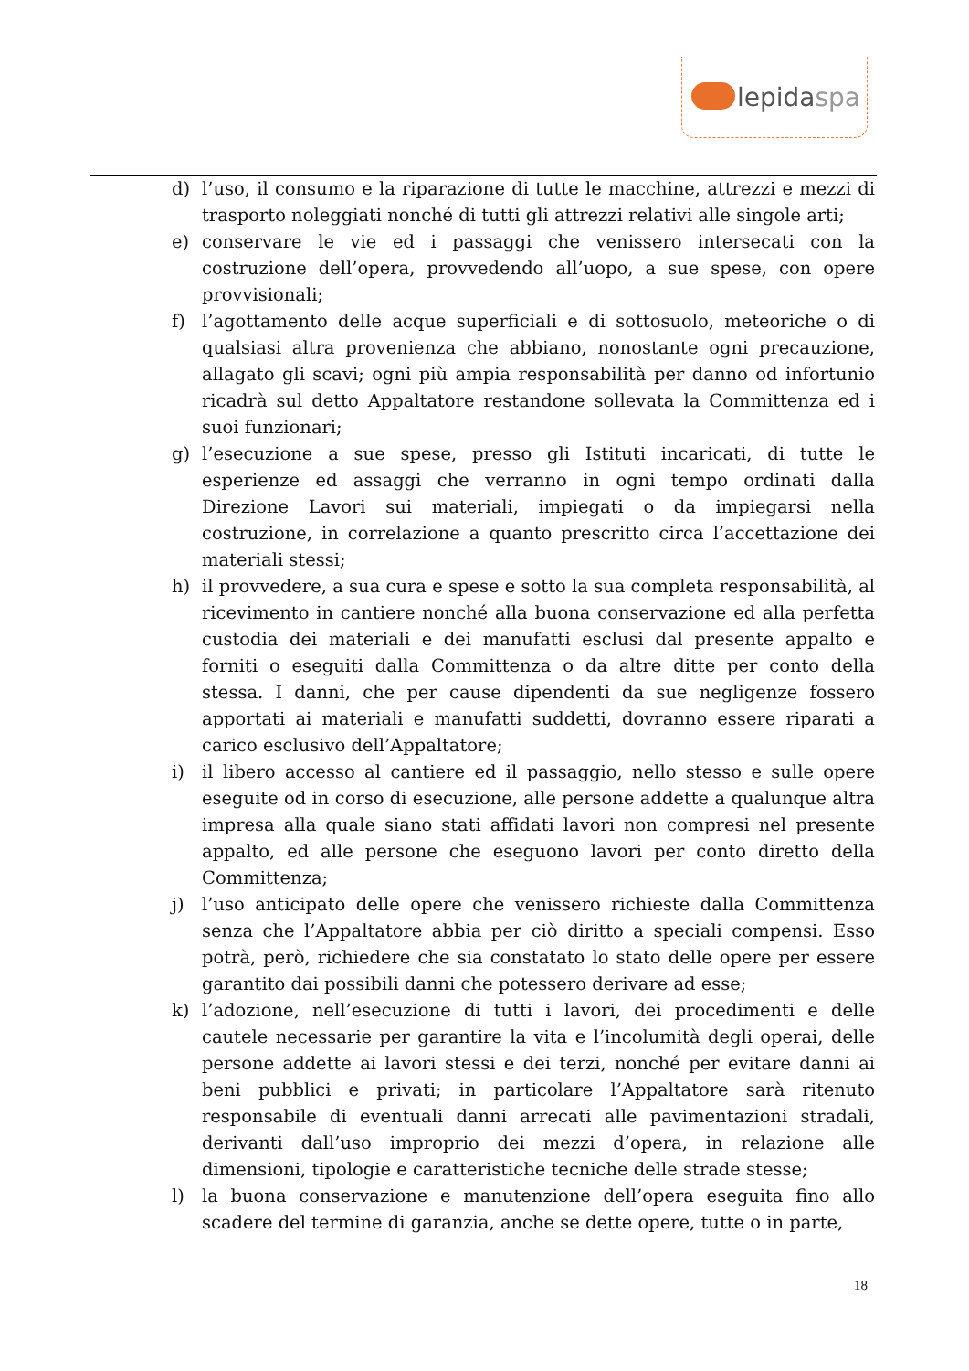lepidaspa
d) l’uso, il consumo e la riparazione di tutte le macchine, attrezzi e mezzi di trasporto noleggiati nonché di tutti gli attrezzi relativi alle singole arti;
e) conservare le vie ed i passaggi che venissero intersecati con la costruzione dell’opera, provvedendo all’uopo, a sue spese, con opere provvisionali;
f) l’agottamento delle acque superficiali e di sottosuolo, meteoriche o di qualsiasi altra provenienza che abbiano, nonostante ogni precauzione, allagato gli scavi; ogni più ampia responsabilità per danno od infortunio ricadrà sul detto Appaltatore restandone sollevata la Committenza ed i suoi funzionari;
g) l’esecuzione a sue spese, presso gli Istituti incaricati, di tutte le esperienze ed assaggi che verranno in ogni tempo ordinati dalla Direzione Lavori sui materiali, impiegati o da impiegarsi nella costruzione, in correlazione a quanto prescritto circa l’accettazione dei materiali stessi;
h) il provvedere, a sua cura e spese e sotto la sua completa responsabilità, al ricevimento in cantiere nonché alla buona conservazione ed alla perfetta custodia dei materiali e dei manufatti esclusi dal presente appalto e forniti o eseguiti dalla Committenza o da altre ditte per conto della stessa. I danni, che per cause dipendenti da sue negligenze fossero apportati ai materiali e manufatti suddetti, dovranno essere riparati a carico esclusivo dell’Appaltatore;
i) il libero accesso al cantiere ed il passaggio, nello stesso e sulle opere eseguite od in corso di esecuzione, alle persone addette a qualunque altra impresa alla quale siano stati affidati lavori non compresi nel presente appalto, ed alle persone che eseguono lavori per conto diretto della Committenza;
j) l’uso anticipato delle opere che venissero richieste dalla Committenza senza che l’Appaltatore abbia per ciò diritto a speciali compensi. Esso potrà, però, richiedere che sia constatato lo stato delle opere per essere garantito dai possibili danni che potessero derivare ad esse;
k) l’adozione, nell’esecuzione di tutti i lavori, dei procedimenti e delle cautele necessarie per garantire la vita e l’incolumità degli operai, delle persone addette ai lavori stessi e dei terzi, nonché per evitare danni ai beni pubblici e privati; in particolare l’Appaltatore sarà ritenuto responsabile di eventuali danni arrecati alle pavimentazioni stradali, derivanti dall’uso improprio dei mezzi d’opera, in relazione alle dimensioni, tipologie e caratteristiche tecniche delle strade stesse;
l) la buona conservazione e manutenzione dell’opera eseguita fino allo scadere del termine di garanzia, anche se dette opere, tutte o in parte,
18